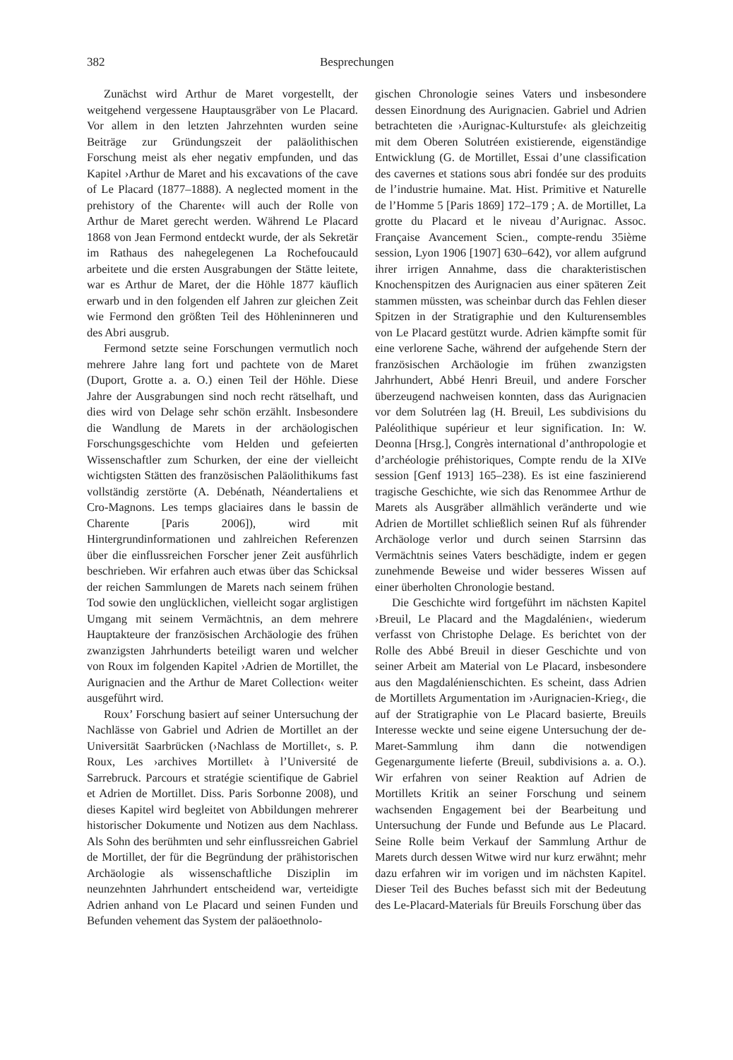382 Besprechungen
Zunächst wird Arthur de Maret vorgestellt, der weitgehend vergessene Hauptausgräber von Le Placard. Vor allem in den letzten Jahrzehnten wurden seine Beiträge zur Gründungszeit der paläolithischen Forschung meist als eher negativ empfunden, und das Kapitel ›Arthur de Maret and his excavations of the cave of Le Placard (1877–1888). A neglected moment in the prehistory of the Charente‹ will auch der Rolle von Arthur de Maret gerecht werden. Während Le Placard 1868 von Jean Fermond entdeckt wurde, der als Sekretär im Rathaus des nahegelegenen La Rochefoucauld arbeitete und die ersten Ausgrabungen der Stätte leitete, war es Arthur de Maret, der die Höhle 1877 käuflich erwarb und in den folgenden elf Jahren zur gleichen Zeit wie Fermond den größten Teil des Höhleninneren und des Abri ausgrub.
Fermond setzte seine Forschungen vermutlich noch mehrere Jahre lang fort und pachtete von de Maret (Duport, Grotte a. a. O.) einen Teil der Höhle. Diese Jahre der Ausgrabungen sind noch recht rätselhaft, und dies wird von Delage sehr schön erzählt. Insbesondere die Wandlung de Marets in der archäologischen Forschungsgeschichte vom Helden und gefeierten Wissenschaftler zum Schurken, der eine der vielleicht wichtigsten Stätten des französischen Paläolithikums fast vollständig zerstörte (A. Debénath, Néandertaliens et Cro-Magnons. Les temps glaciaires dans le bassin de Charente [Paris 2006]), wird mit Hintergrundinformationen und zahlreichen Referenzen über die einflussreichen Forscher jener Zeit ausführlich beschrieben. Wir erfahren auch etwas über das Schicksal der reichen Sammlungen de Marets nach seinem frühen Tod sowie den unglücklichen, vielleicht sogar arglistigen Umgang mit seinem Vermächtnis, an dem mehrere Hauptakteure der französischen Archäologie des frühen zwanzigsten Jahrhunderts beteiligt waren und welcher von Roux im folgenden Kapitel ›Adrien de Mortillet, the Aurignacien and the Arthur de Maret Collection‹ weiter ausgeführt wird.
Roux’ Forschung basiert auf seiner Untersuchung der Nachlässe von Gabriel und Adrien de Mortillet an der Universität Saarbrücken (›Nachlass de Mortillet‹, s. P. Roux, Les ›archives Mortillet‹ à l’Université de Sarrebruck. Parcours et stratégie scientifique de Gabriel et Adrien de Mortillet. Diss. Paris Sorbonne 2008), und dieses Kapitel wird begleitet von Abbildungen mehrerer historischer Dokumente und Notizen aus dem Nachlass. Als Sohn des berühmten und sehr einflussreichen Gabriel de Mortillet, der für die Begründung der prähistorischen Archäologie als wissenschaftliche Disziplin im neunzehnten Jahrhundert entscheidend war, verteidigte Adrien anhand von Le Placard und seinen Funden und Befunden vehement das System der paläoethnolo-
gischen Chronologie seines Vaters und insbesondere dessen Einordnung des Aurignacien. Gabriel und Adrien betrachteten die ›Aurignac-Kulturstufe‹ als gleichzeitig mit dem Oberen Solutréen existierende, eigenständige Entwicklung (G. de Mortillet, Essai d’une classification des cavernes et stations sous abri fondée sur des produits de l’industrie humaine. Mat. Hist. Primitive et Naturelle de l’Homme 5 [Paris 1869] 172–179 ; A. de Mortillet, La grotte du Placard et le niveau d’Aurignac. Assoc. Française Avancement Scien., compte-rendu 35ième session, Lyon 1906 [1907] 630–642), vor allem aufgrund ihrer irrigen Annahme, dass die charakteristischen Knochenspitzen des Aurignacien aus einer späteren Zeit stammen müssten, was scheinbar durch das Fehlen dieser Spitzen in der Stratigraphie und den Kulturensembles von Le Placard gestützt wurde. Adrien kämpfte somit für eine verlorene Sache, während der aufgehende Stern der französischen Archäologie im frühen zwanzigsten Jahrhundert, Abbé Henri Breuil, und andere Forscher überzeugend nachweisen konnten, dass das Aurignacien vor dem Solutréen lag (H. Breuil, Les subdivisions du Paléolithique supérieur et leur signification. In: W. Deonna [Hrsg.], Congrès international d’anthropologie et d’archéologie préhistoriques, Compte rendu de la XIVe session [Genf 1913] 165–238). Es ist eine faszinierend tragische Geschichte, wie sich das Renommee Arthur de Marets als Ausgräber allmählich veränderte und wie Adrien de Mortillet schließlich seinen Ruf als führender Archäologe verlor und durch seinen Starrsinn das Vermächtnis seines Vaters beschädigte, indem er gegen zunehmende Beweise und wider besseres Wissen auf einer überholten Chronologie bestand.
Die Geschichte wird fortgeführt im nächsten Kapitel ›Breuil, Le Placard and the Magdalénien‹, wiederum verfasst von Christophe Delage. Es berichtet von der Rolle des Abbé Breuil in dieser Geschichte und von seiner Arbeit am Material von Le Placard, insbesondere aus den Magdalénienschichten. Es scheint, dass Adrien de Mortillets Argumentation im ›Aurignacien-Krieg‹, die auf der Stratigraphie von Le Placard basierte, Breuils Interesse weckte und seine eigene Untersuchung der de-Maret-Sammlung ihm dann die notwendigen Gegenargumente lieferte (Breuil, subdivisions a. a. O.). Wir erfahren von seiner Reaktion auf Adrien de Mortillets Kritik an seiner Forschung und seinem wachsenden Engagement bei der Bearbeitung und Untersuchung der Funde und Befunde aus Le Placard. Seine Rolle beim Verkauf der Sammlung Arthur de Marets durch dessen Witwe wird nur kurz erwähnt; mehr dazu erfahren wir im vorigen und im nächsten Kapitel. Dieser Teil des Buches befasst sich mit der Bedeutung des Le-Placard-Materials für Breuils Forschung über das